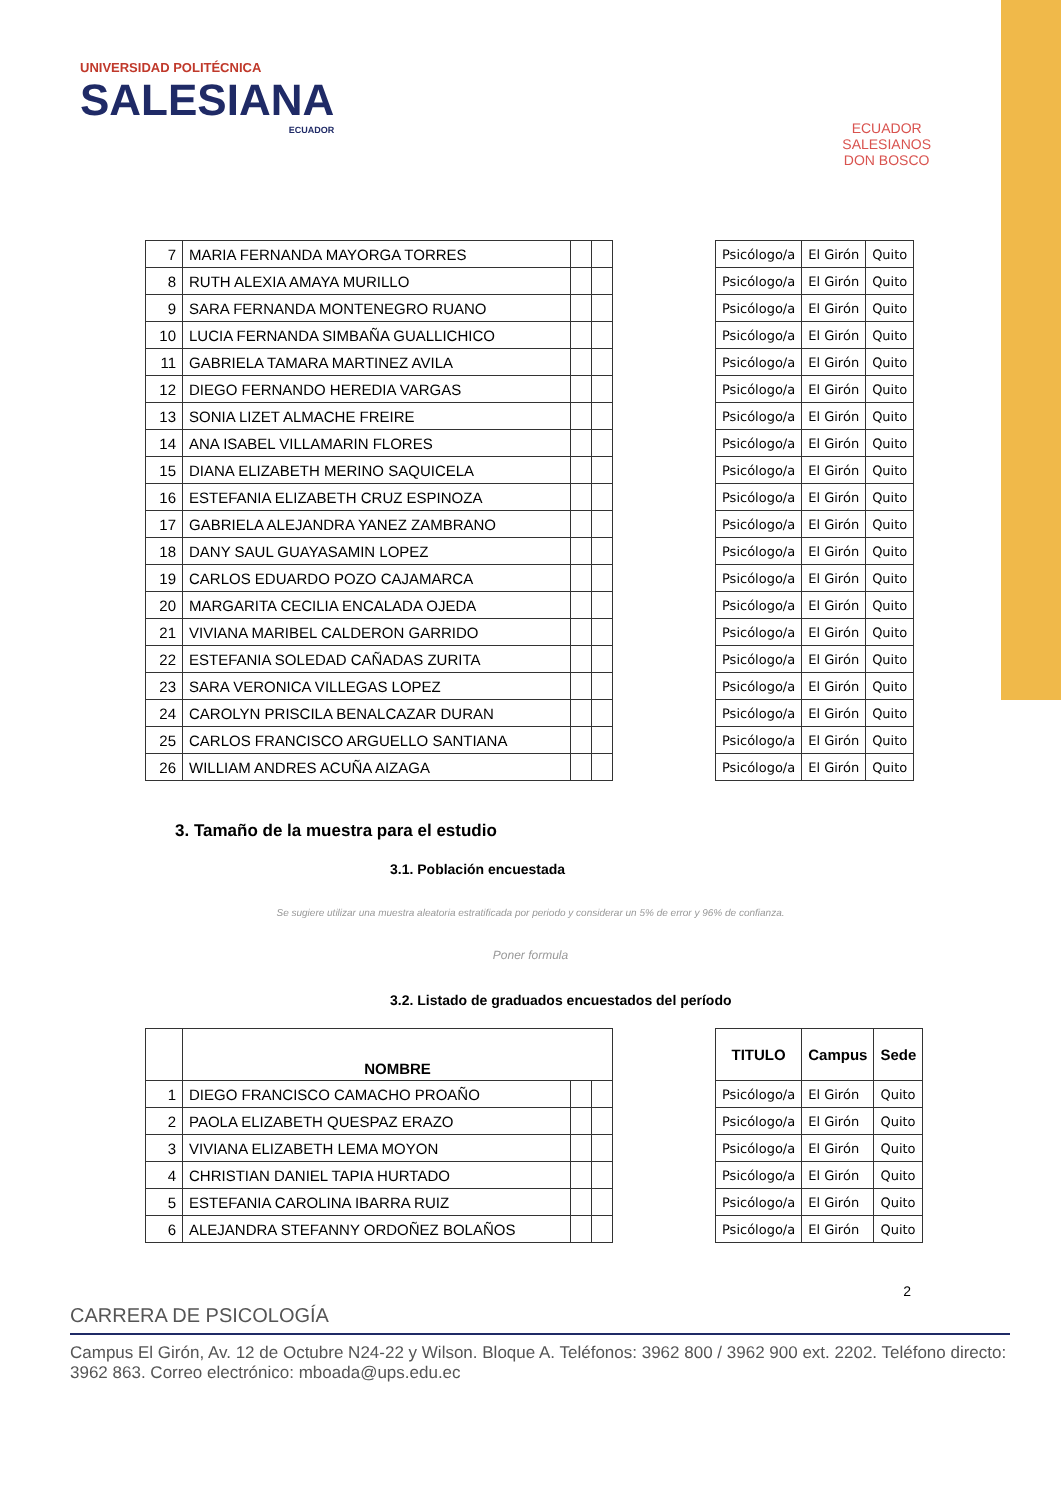UNIVERSIDAD POLITÉCNICA
SALESIANA
ECUADOR
ECUADOR
SALESIANOS
DON BOSCO
| 7 | MARIA FERNANDA MAYORGA TORRES | | | | Psicólogo/a | El Girón | Quito |
| 8 | RUTH ALEXIA AMAYA MURILLO | | | | Psicólogo/a | El Girón | Quito |
| 9 | SARA FERNANDA MONTENEGRO RUANO | | | | Psicólogo/a | El Girón | Quito |
| 10 | LUCIA FERNANDA SIMBAÑA GUALLICHICO | | | | Psicólogo/a | El Girón | Quito |
| 11 | GABRIELA TAMARA MARTINEZ AVILA | | | | Psicólogo/a | El Girón | Quito |
| 12 | DIEGO FERNANDO HEREDIA VARGAS | | | | Psicólogo/a | El Girón | Quito |
| 13 | SONIA LIZET ALMACHE FREIRE | | | | Psicólogo/a | El Girón | Quito |
| 14 | ANA ISABEL VILLAMARIN FLORES | | | | Psicólogo/a | El Girón | Quito |
| 15 | DIANA ELIZABETH MERINO SAQUICELA | | | | Psicólogo/a | El Girón | Quito |
| 16 | ESTEFANIA ELIZABETH CRUZ ESPINOZA | | | | Psicólogo/a | El Girón | Quito |
| 17 | GABRIELA ALEJANDRA YANEZ ZAMBRANO | | | | Psicólogo/a | El Girón | Quito |
| 18 | DANY SAUL GUAYASAMIN LOPEZ | | | | Psicólogo/a | El Girón | Quito |
| 19 | CARLOS EDUARDO POZO CAJAMARCA | | | | Psicólogo/a | El Girón | Quito |
| 20 | MARGARITA CECILIA ENCALADA OJEDA | | | | Psicólogo/a | El Girón | Quito |
| 21 | VIVIANA MARIBEL CALDERON GARRIDO | | | | Psicólogo/a | El Girón | Quito |
| 22 | ESTEFANIA SOLEDAD CAÑADAS ZURITA | | | | Psicólogo/a | El Girón | Quito |
| 23 | SARA VERONICA VILLEGAS LOPEZ | | | | Psicólogo/a | El Girón | Quito |
| 24 | CAROLYN PRISCILA BENALCAZAR DURAN | | | | Psicólogo/a | El Girón | Quito |
| 25 | CARLOS FRANCISCO ARGUELLO SANTIANA | | | | Psicólogo/a | El Girón | Quito |
| 26 | WILLIAM ANDRES ACUÑA AIZAGA | | | | Psicólogo/a | El Girón | Quito |
3. Tamaño de la muestra para el estudio
3.1. Población encuestada
Se sugiere utilizar una muestra aleatoria estratificada por periodo y considerar un 5% de error y 96% de confianza.
Poner formula
3.2. Listado de graduados encuestados del período
| | NOMBRE | | | | TITULO | Campus | Sede |
| 1 | DIEGO FRANCISCO CAMACHO PROAÑO | | | | Psicólogo/a | El Girón | Quito |
| 2 | PAOLA ELIZABETH QUESPAZ ERAZO | | | | Psicólogo/a | El Girón | Quito |
| 3 | VIVIANA ELIZABETH LEMA MOYON | | | | Psicólogo/a | El Girón | Quito |
| 4 | CHRISTIAN DANIEL TAPIA HURTADO | | | | Psicólogo/a | El Girón | Quito |
| 5 | ESTEFANIA CAROLINA IBARRA RUIZ | | | | Psicólogo/a | El Girón | Quito |
| 6 | ALEJANDRA STEFANNY ORDOÑEZ BOLAÑOS | | | | Psicólogo/a | El Girón | Quito |
2
CARRERA DE PSICOLOGÍA
Campus El Girón, Av. 12 de Octubre N24-22 y Wilson. Bloque A. Teléfonos: 3962 800 / 3962 900 ext. 2202. Teléfono directo: 3962 863. Correo electrónico: mboada@ups.edu.ec